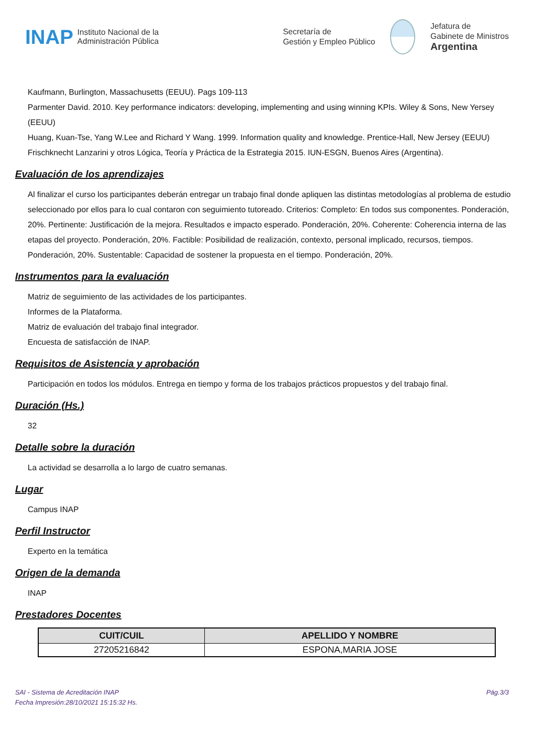INAP Instituto Nacional de la
Administración Pública
Secretaría de
Gestión y Empleo Público
Jefatura de
Gabinete de Ministros
Argentina
Kaufmann, Burlington, Massachusetts (EEUU). Pags 109-113
Parmenter David. 2010. Key performance indicators: developing, implementing and using winning KPIs. Wiley & Sons, New Yersey (EEUU)
Huang, Kuan-Tse, Yang W.Lee and Richard Y Wang. 1999. Information quality and knowledge. Prentice-Hall, New Jersey (EEUU)
Frischknecht Lanzarini y otros Lógica, Teoría y Práctica de la Estrategia 2015. IUN-ESGN, Buenos Aires (Argentina).
Evaluación de los aprendizajes
Al finalizar el curso los participantes deberán entregar un trabajo final donde apliquen las distintas metodologías al problema de estudio seleccionado por ellos para lo cual contaron con seguimiento tutoreado. Criterios: Completo: En todos sus componentes. Ponderación, 20%. Pertinente: Justificación de la mejora. Resultados e impacto esperado. Ponderación, 20%. Coherente: Coherencia interna de las etapas del proyecto. Ponderación, 20%. Factible: Posibilidad de realización, contexto, personal implicado, recursos, tiempos. Ponderación, 20%. Sustentable: Capacidad de sostener la propuesta en el tiempo. Ponderación, 20%.
Instrumentos para la evaluación
Matriz de seguimiento de las actividades de los participantes.
Informes de la Plataforma.
Matriz de evaluación del trabajo final integrador.
Encuesta de satisfacción de INAP.
Requisitos de Asistencia y aprobación
Participación en todos los módulos. Entrega en tiempo y forma de los trabajos prácticos propuestos y del trabajo final.
Duración (Hs.)
32
Detalle sobre la duración
La actividad se desarrolla a lo largo de cuatro semanas.
Lugar
Campus INAP
Perfil Instructor
Experto en la temática
Origen de la demanda
INAP
Prestadores Docentes
| CUIT/CUIL | APELLIDO Y NOMBRE |
| --- | --- |
| 27205216842 | ESPONA,MARIA JOSE |
SAI - Sistema de Acreditación INAP
Fecha Impresión:28/10/2021 15:15:32 Hs.
Pág.3/3